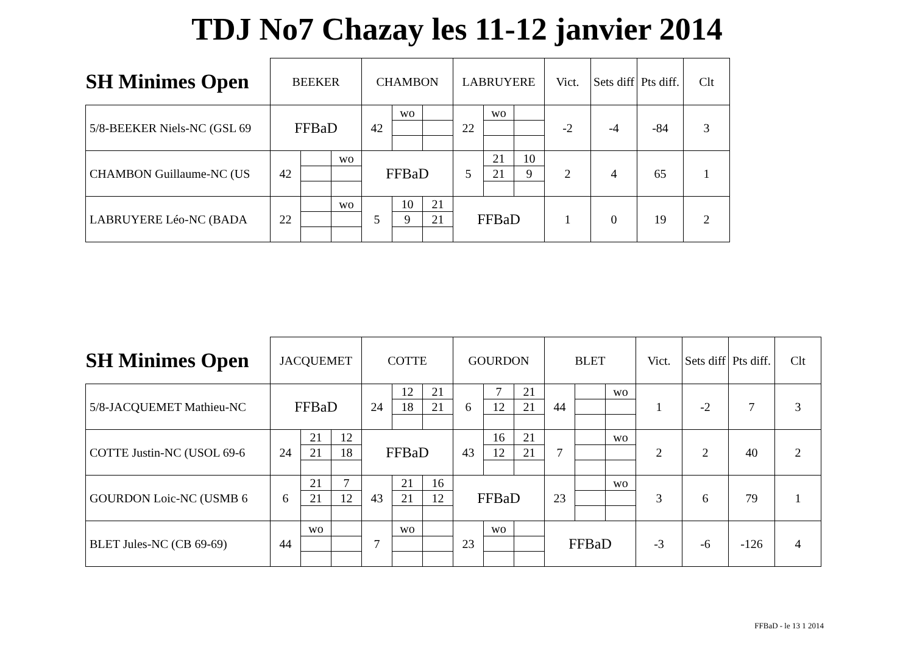TDJ No7 Chazay les 11-12 janvier 2014
| SH Minimes Open | BEEKER | | | CHAMBON | | | LABRUYERE | | | Vict. | Sets diff | Pts diff. | Clt |
| --- | --- | --- | --- | --- | --- | --- | --- | --- | --- | --- | --- | --- | --- |
| 5/8-BEEKER Niels-NC (GSL 69 | FFBaD | | | 42 | wo | | 22 | wo | | -2 | -4 | -84 | 3 |
| CHAMBON Guillaume-NC (US | 42 | | wo | FFBaD | | | 5 | 21 | 10 | 2 | 4 | 65 | 1 |
| | | | | | | | | 21 | 9 | | | | |
| LABRUYERE Léo-NC (BADA | 22 | | wo | 5 | 10 | 21 | FFBaD | | | 1 | 0 | 19 | 2 |
| | | | | | 9 | 21 | | | | | | | |
| SH Minimes Open | JACQUEMET | | | COTTE | | | GOURDON | | | BLET | | | Vict. | Sets diff | Pts diff. | Clt |
| --- | --- | --- | --- | --- | --- | --- | --- | --- | --- | --- | --- | --- | --- | --- | --- | --- |
| 5/8-JACQUEMET Mathieu-NC | FFBaD | | | 24 | 12 | 21 | 6 | 7 | 21 | 44 | | wo | 1 | -2 | 7 | 3 |
| | | | | | 18 | 21 | | 12 | 21 | | | | | | | |
| COTTE Justin-NC (USOL 69-6 | 24 | 21 | 12 | FFBaD | | | 43 | 16 | 21 | 7 | | wo | 2 | 2 | 40 | 2 |
| | | 21 | 18 | | | | | 12 | 21 | | | | | | | |
| GOURDON Loic-NC (USMB 6 | 6 | 21 | 7 | 43 | 21 | 16 | FFBaD | | | 23 | | wo | 3 | 6 | 79 | 1 |
| | | 21 | 12 | | 21 | 12 | | | | | | | | | | |
| BLET Jules-NC (CB 69-69) | 44 | wo | | 7 | wo | | 23 | wo | | FFBaD | | | -3 | -6 | -126 | 4 |
FFBaD - le 13 1 2014